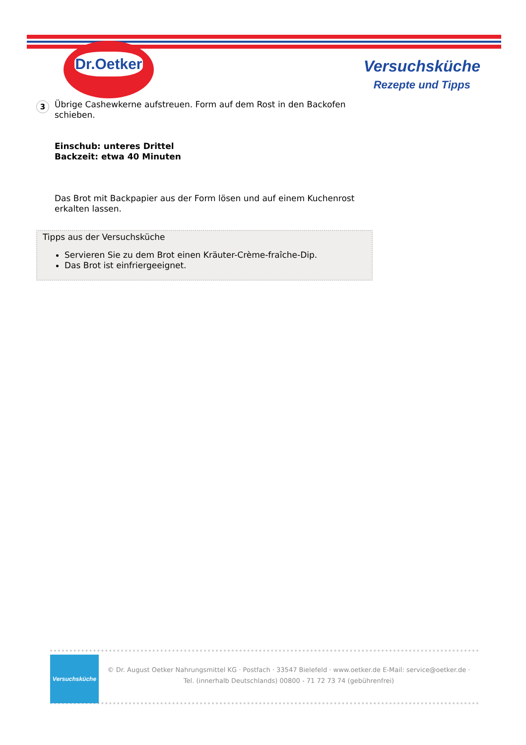Dr.Oetker
Versuchsküche
Rezepte und Tipps
3
Übrige Cashewkerne aufstreuen. Form auf dem Rost in den Backofen schieben.
Einschub: unteres Drittel
Backzeit: etwa 40 Minuten
Das Brot mit Backpapier aus der Form lösen und auf einem Kuchenrost erkalten lassen.
Tipps aus der Versuchsküche
Servieren Sie zu dem Brot einen Kräuter-Crème-fraîche-Dip.
Das Brot ist einfriergeeignet.
Versuchsküche
© Dr. August Oetker Nahrungsmittel KG · Postfach · 33547 Bielefeld · www.oetker.de E-Mail: service@oetker.de ·
Tel. (innerhalb Deutschlands) 00800 - 71 72 73 74 (gebührenfrei)